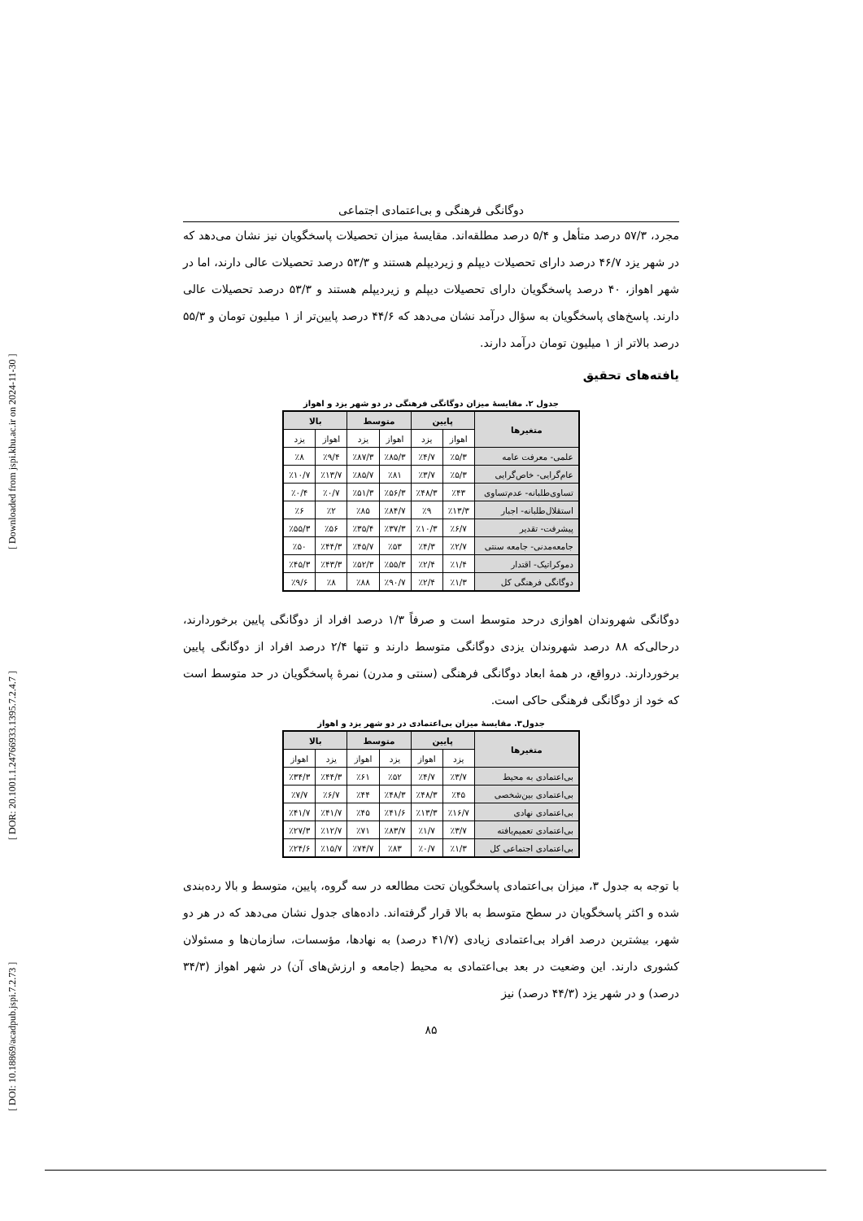[ DOI: 10.18869/acadpub.jspi.7.2.73 ] [ DOR: 20.1001.1.24766933.1395.7.2.4.7 ] [ Downloaded from jspi.khu.ac.ir on 2024-11-30 ]
دوگانگی فرهنگی و بی‌اعتمادی اجتماعی
مجرد، ۵۷/۳ درصد متأهل و ۵/۴ درصد مطلقه‌اند. مقایسهٔ میزان تحصیلات پاسخگویان نیز نشان می‌دهد که در شهر یزد ۴۶/۷ درصد دارای تحصیلات دیپلم و زیردیپلم هستند و ۵۳/۳ درصد تحصیلات عالی دارند، اما در شهر اهواز، ۴۰ درصد پاسخگویان دارای تحصیلات دیپلم و زیردیپلم هستند و ۵۳/۳ درصد تحصیلات عالی دارند. پاسخ‌های پاسخگویان به سؤال درآمد نشان می‌دهد که ۴۴/۶ درصد پایین‌تر از ۱ میلیون تومان و ۵۵/۳ درصد بالاتر از ۱ میلیون تومان درآمد دارند.
یافته‌های تحقیق
جدول ۲. مقایسهٔ میزان دوگانگی فرهنگی در دو شهر یزد و اهواز
| متغیرها | پایین | | متوسط | | بالا | |
| --- | --- | --- | --- | --- | --- | --- |
| | اهواز | یزد | اهواز | یزد | اهواز | یزد |
| علمی- معرفت عامه | ٪۵/۳ | ٪۴/۷ | ٪۸۵/۳ | ٪۸۷/۳ | ٪۹/۴ | ٪۸ |
| عام‌گرایی- خاص‌گرایی | ٪۵/۳ | ٪۳/۷ | ٪۸۱ | ٪۸۵/۷ | ٪۱۳/۷ | ٪۱۰/۷ |
| تساوی‌طلبانه- عدم‌تساوی | ٪۴۳ | ٪۴۸/۳ | ٪۵۶/۳ | ٪۵۱/۳ | ٪۰/۷ | ٪۰/۴ |
| استقلال‌طلبانه- اجبار | ٪۱۳/۳ | ٪۹ | ٪۸۴/۷ | ٪۸۵ | ٪۲ | ٪۶ |
| پیشرفت- تقدیر | ٪۶/۷ | ٪۱۰/۳ | ٪۳۷/۳ | ٪۳۵/۴ | ٪۵۶ | ٪۵۵/۳ |
| جامعه‌مدنی- جامعه سنتی | ٪۲/۷ | ٪۴/۳ | ٪۵۳ | ٪۴۵/۷ | ٪۴۴/۳ | ٪۵۰ |
| دموکراتیک- اقتدار | ٪۱/۴ | ٪۲/۴ | ٪۵۵/۳ | ٪۵۲/۳ | ٪۴۳/۳ | ٪۴۵/۳ |
| دوگانگی فرهنگی کل | ٪۱/۳ | ٪۲/۴ | ٪۹۰/۷ | ٪۸۸ | ٪۸ | ٪۹/۶ |
دوگانگی شهروندان اهوازی درحد متوسط است و صرفاً ۱/۳ درصد افراد از دوگانگی پایین برخوردارند، درحالی‌که ۸۸ درصد شهروندان یزدی دوگانگی متوسط دارند و تنها ۲/۴ درصد افراد از دوگانگی پایین برخوردارند. درواقع، در همهٔ ابعاد دوگانگی فرهنگی (سنتی و مدرن) نمرهٔ پاسخگویان در حد متوسط است که خود از دوگانگی فرهنگی حاکی است.
جدول۳. مقایسهٔ میزان بی‌اعتمادی در دو شهر یزد و اهواز
| متغیرها | پایین | | متوسط | | بالا | |
| --- | --- | --- | --- | --- | --- | --- |
| | یزد | اهواز | یزد | اهواز | یزد | اهواز |
| بی‌اعتمادی به محیط | ٪۳/۷ | ٪۴/۷ | ٪۵۲ | ٪۶۱ | ٪۴۴/۳ | ٪۳۴/۳ |
| بی‌اعتمادی بین‌شخصی | ٪۴۵ | ٪۴۸/۳ | ٪۴۸/۳ | ٪۴۴ | ٪۶/۷ | ٪۷/۷ |
| بی‌اعتمادی نهادی | ٪۱۶/۷ | ٪۱۳/۳ | ٪۴۱/۶ | ٪۴۵ | ٪۴۱/۷ | ٪۴۱/۷ |
| بی‌اعتمادی تعمیم‌یافته | ٪۳/۷ | ٪۱/۷ | ٪۸۳/۷ | ٪۷۱ | ٪۱۲/۷ | ٪۲۷/۳ |
| بی‌اعتمادی اجتماعی کل | ٪۱/۳ | ٪۰/۷ | ٪۸۳ | ٪۷۴/۷ | ٪۱۵/۷ | ٪۲۴/۶ |
با توجه به جدول ۳، میزان بی‌اعتمادی پاسخگویان تحت مطالعه در سه گروه، پایین، متوسط و بالا رده‌بندی شده و اکثر پاسخگویان در سطح متوسط به بالا قرار گرفته‌اند. داده‌های جدول نشان می‌دهد که در هر دو شهر، بیشترین درصد افراد بی‌اعتمادی زیادی (۴۱/۷ درصد) به نهادها، مؤسسات، سازمان‌ها و مسئولان کشوری دارند. این وضعیت در بعد بی‌اعتمادی به محیط (جامعه و ارزش‌های آن) در شهر اهواز (۳۴/۳ درصد) و در شهر یزد (۴۴/۳ درصد) نیز
۸۵